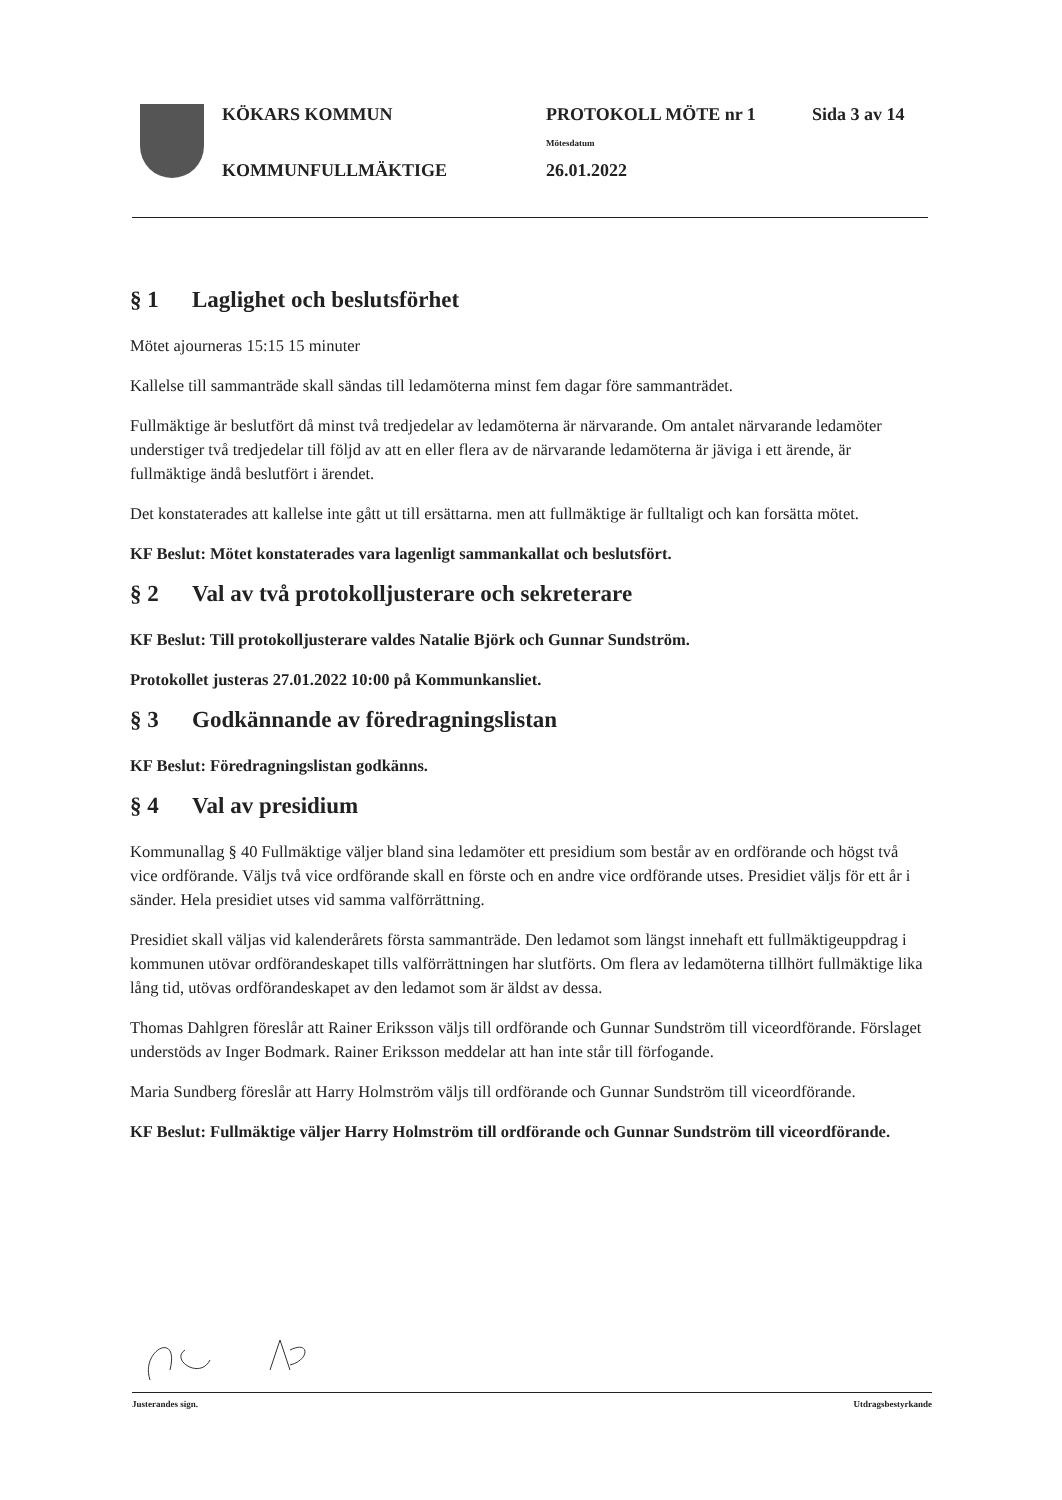KÖKARS KOMMUN PROTOKOLL MÖTE nr 1 Sida 3 av 14
Mötesdatum
KOMMUNFULLMÄKTIGE 26.01.2022
§ 1 Laglighet och beslutsförhet
Mötet ajourneras 15:15 15 minuter
Kallelse till sammanträde skall sändas till ledamöterna minst fem dagar före sammanträdet.
Fullmäktige är beslutfört då minst två tredjedelar av ledamöterna är närvarande. Om antalet närvarande ledamöter understiger två tredjedelar till följd av att en eller flera av de närvarande ledamöterna är jäviga i ett ärende, är fullmäktige ändå beslutfört i ärendet.
Det konstaterades att kallelse inte gått ut till ersättarna. men att fullmäktige är fulltaligt och kan forsätta mötet.
KF Beslut: Mötet konstaterades vara lagenligt sammankallat och beslutsfört.
§ 2 Val av två protokolljusterare och sekreterare
KF Beslut: Till protokolljusterare valdes Natalie Björk och Gunnar Sundström.
Protokollet justeras 27.01.2022 10:00 på Kommunkansliet.
§ 3 Godkännande av föredragningslistan
KF Beslut: Föredragningslistan godkänns.
§ 4 Val av presidium
Kommunallag § 40 Fullmäktige väljer bland sina ledamöter ett presidium som består av en ordförande och högst två vice ordförande. Väljs två vice ordförande skall en förste och en andre vice ordförande utses. Presidiet väljs för ett år i sänder. Hela presidiet utses vid samma valförrättning.
Presidiet skall väljas vid kalenderårets första sammanträde. Den ledamot som längst innehaft ett fullmäktigeuppdrag i kommunen utövar ordförandeskapet tills valförrättningen har slutförts. Om flera av ledamöterna tillhört fullmäktige lika lång tid, utövas ordförandeskapet av den ledamot som är äldst av dessa.
Thomas Dahlgren föreslår att Rainer Eriksson väljs till ordförande och Gunnar Sundström till viceordförande. Förslaget understöds av Inger Bodmark. Rainer Eriksson meddelar att han inte står till förfogande.
Maria Sundberg föreslår att Harry Holmström väljs till ordförande och Gunnar Sundström till viceordförande.
KF Beslut: Fullmäktige väljer Harry Holmström till ordförande och Gunnar Sundström till viceordförande.
Justerandes sign. Utdragsbestyrkande